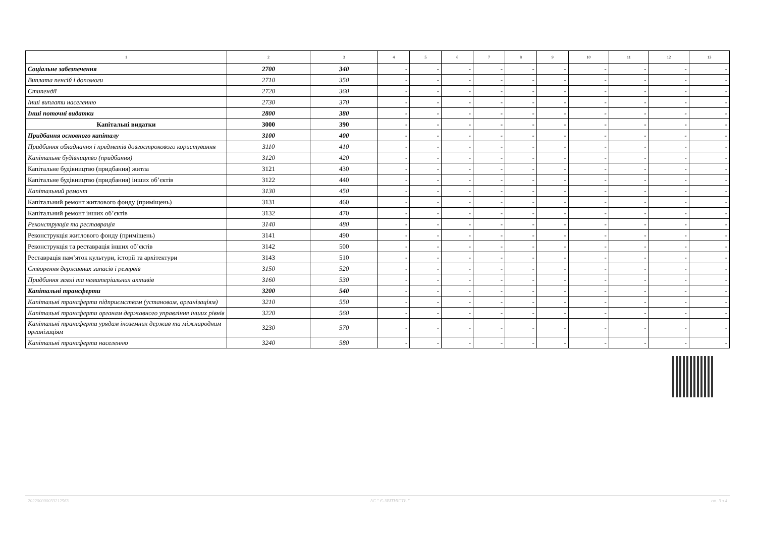| 1 | 2 | 3 | 4 | 5 | 6 | 7 | 8 | 9 | 10 | 11 | 12 | 13 |
| --- | --- | --- | --- | --- | --- | --- | --- | --- | --- | --- | --- | --- |
| Соціальне забезпечення | 2700 | 340 | - | - | - | - | - | - | - | - | - | - |
| Виплата пенсій і допомоги | 2710 | 350 | - | - | - | - | - | - | - | - | - | - |
| Стипендії | 2720 | 360 | - | - | - | - | - | - | - | - | - | - |
| Інші виплати населенню | 2730 | 370 | - | - | - | - | - | - | - | - | - | - |
| Інші поточні видатки | 2800 | 380 | - | - | - | - | - | - | - | - | - | - |
| Капітальні видатки | 3000 | 390 | - | - | - | - | - | - | - | - | - | - |
| Придбання основного капіталу | 3100 | 400 | - | - | - | - | - | - | - | - | - | - |
| Придбання обладнання і предметів довгострокового користування | 3110 | 410 | - | - | - | - | - | - | - | - | - | - |
| Капітальне будівництво (придбання) | 3120 | 420 | - | - | - | - | - | - | - | - | - | - |
| Капітальне будівництво (придбання) житла | 3121 | 430 | - | - | - | - | - | - | - | - | - | - |
| Капітальне будівництво (придбання) інших об’єктів | 3122 | 440 | - | - | - | - | - | - | - | - | - | - |
| Капітальний ремонт | 3130 | 450 | - | - | - | - | - | - | - | - | - | - |
| Капітальний ремонт житлового фонду (приміщень) | 3131 | 460 | - | - | - | - | - | - | - | - | - | - |
| Капітальний ремонт інших об’єктів | 3132 | 470 | - | - | - | - | - | - | - | - | - | - |
| Реконструкція та реставрація | 3140 | 480 | - | - | - | - | - | - | - | - | - | - |
| Реконструкція житлового фонду (приміщень) | 3141 | 490 | - | - | - | - | - | - | - | - | - | - |
| Реконструкція та реставрація інших об’єктів | 3142 | 500 | - | - | - | - | - | - | - | - | - | - |
| Реставрація пам’яток культури, історії та архітектури | 3143 | 510 | - | - | - | - | - | - | - | - | - | - |
| Створення державних запасів і резервів | 3150 | 520 | - | - | - | - | - | - | - | - | - | - |
| Придбання землі та нематеріальних активів | 3160 | 530 | - | - | - | - | - | - | - | - | - | - |
| Капітальні трансферти | 3200 | 540 | - | - | - | - | - | - | - | - | - | - |
| Капітальні трансферти підприємствам (установам, організаціям) | 3210 | 550 | - | - | - | - | - | - | - | - | - | - |
| Капітальні трансферти органам державного управління інших рівнів | 3220 | 560 | - | - | - | - | - | - | - | - | - | - |
| Капітальні трансферти урядам іноземних держав та міжнародним організаціям | 3230 | 570 | - | - | - | - | - | - | - | - | - | - |
| Капітальні трансферти населенню | 3240 | 580 | - | - | - | - | - | - | - | - | - | - |
202200000033212563 АС " Є-ЗВІТНІСТЬ " ст. 3 з 4